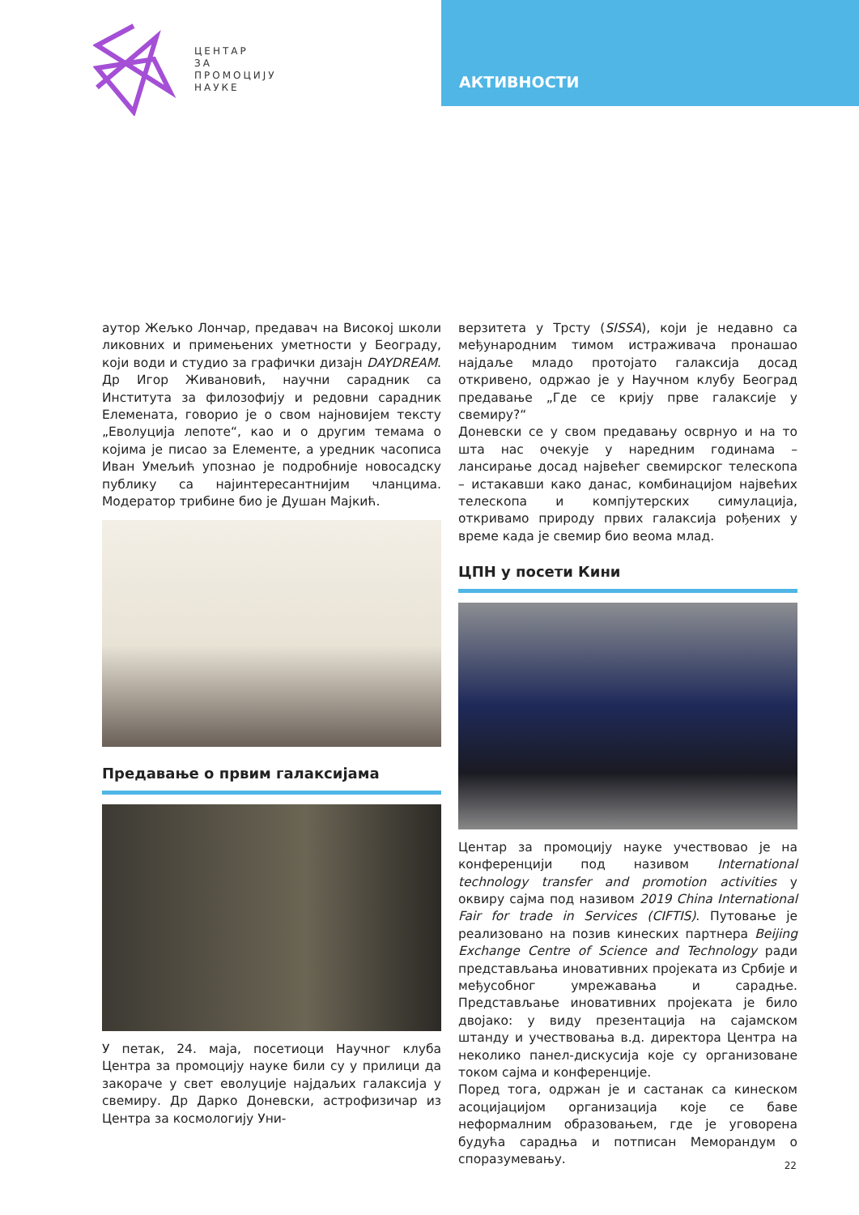ЦЕНТАР
ЗА
ПРОМОЦИЈУ
НАУКЕ
АКТИВНОСТИ
аутор Жељко Лончар, предавач на Високој школи ликовних и примењених уметности у Београду, који води и студио за графички дизајн DAYDREAM. Др Игор Живановић, научни сарадник са Института за филозофију и редовни сарадник Елемената, говорио је о свом најновијем тексту „Еволуција лепоте“, као и о другим темама о којима је писао за Елементе, а уредник часописа Иван Умељић упознао је подробније новосадску публику са најинтересантнијим чланцима. Модератор трибине био је Душан Мајкић.
Предавање о првим галаксијама
У петак, 24. маја, посетиоци Научног клуба Центра за промоцију науке били су у прилици да закораче у свет еволуције најдаљих галаксија у свемиру. Др Дарко Доневски, астрофизичар из Центра за космологију Уни-
верзитета у Трсту (SISSA), који је недавно са међународним тимом истраживача пронашао најдаље младо протојато галаксија досад откривено, одржао је у Научном клубу Београд предавање „Где се крију прве галаксије у свемиру?“
Доневски се у свом предавању осврнуо и на то шта нас очекује у наредним годинама – лансирање досад највећег свемирског телескопа – истакавши како данас, комбинацијом највећих телескопа и компјутерских симулација, откривамо природу првих галаксија рођених у време када је свемир био веома млад.
ЦПН у посети Кини
Центар за промоцију науке учествовао је на конференцији под називом International technology transfer and promotion activities у оквиру сајма под називом 2019 China International Fair for trade in Services (CIFTIS). Путовање је реализовано на позив кинеских партнера Beijing Exchange Centre of Science and Technology ради представљања иновативних пројеката из Србије и међусобног умрежавања и сарадње. Представљање иновативних пројеката је било двојако: у виду презентација на сајамском штанду и учествовања в.д. директора Центра на неколико панел-дискусија које су организоване током сајма и конференције.
Поред тога, одржан је и састанак са кинеском асоцијацијом организација које се баве неформалним образовањем, где је уговорена будућа сарадња и потписан Меморандум о споразумевању.
22